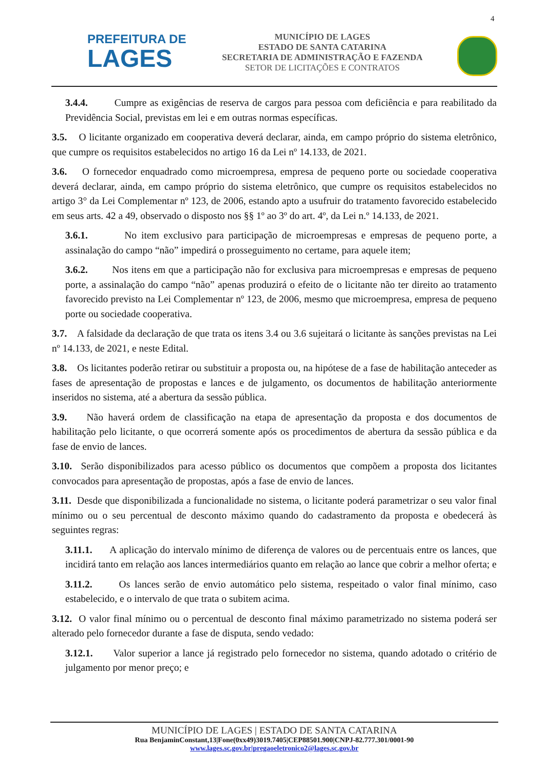4
PREFEITURA DE
LAGES
MUNICÍPIO DE LAGES
ESTADO DE SANTA CATARINA
SECRETARIA DE ADMINISTRAÇÃO E FAZENDA
SETOR DE LICITAÇÕES E CONTRATOS
3.4.4. Cumpre as exigências de reserva de cargos para pessoa com deficiência e para reabilitado da Previdência Social, previstas em lei e em outras normas específicas.
3.5. O licitante organizado em cooperativa deverá declarar, ainda, em campo próprio do sistema eletrônico, que cumpre os requisitos estabelecidos no artigo 16 da Lei nº 14.133, de 2021.
3.6. O fornecedor enquadrado como microempresa, empresa de pequeno porte ou sociedade cooperativa deverá declarar, ainda, em campo próprio do sistema eletrônico, que cumpre os requisitos estabelecidos no artigo 3° da Lei Complementar nº 123, de 2006, estando apto a usufruir do tratamento favorecido estabelecido em seus arts. 42 a 49, observado o disposto nos §§ 1º ao 3º do art. 4º, da Lei n.º 14.133, de 2021.
3.6.1. No item exclusivo para participação de microempresas e empresas de pequeno porte, a assinalação do campo “não” impedirá o prosseguimento no certame, para aquele item;
3.6.2. Nos itens em que a participação não for exclusiva para microempresas e empresas de pequeno porte, a assinalação do campo “não” apenas produzirá o efeito de o licitante não ter direito ao tratamento favorecido previsto na Lei Complementar nº 123, de 2006, mesmo que microempresa, empresa de pequeno porte ou sociedade cooperativa.
3.7. A falsidade da declaração de que trata os itens 3.4 ou 3.6 sujeitará o licitante às sanções previstas na Lei nº 14.133, de 2021, e neste Edital.
3.8. Os licitantes poderão retirar ou substituir a proposta ou, na hipótese de a fase de habilitação anteceder as fases de apresentação de propostas e lances e de julgamento, os documentos de habilitação anteriormente inseridos no sistema, até a abertura da sessão pública.
3.9. Não haverá ordem de classificação na etapa de apresentação da proposta e dos documentos de habilitação pelo licitante, o que ocorrerá somente após os procedimentos de abertura da sessão pública e da fase de envio de lances.
3.10. Serão disponibilizados para acesso público os documentos que compõem a proposta dos licitantes convocados para apresentação de propostas, após a fase de envio de lances.
3.11. Desde que disponibilizada a funcionalidade no sistema, o licitante poderá parametrizar o seu valor final mínimo ou o seu percentual de desconto máximo quando do cadastramento da proposta e obedecerá às seguintes regras:
3.11.1. A aplicação do intervalo mínimo de diferença de valores ou de percentuais entre os lances, que incidirá tanto em relação aos lances intermediários quanto em relação ao lance que cobrir a melhor oferta; e
3.11.2. Os lances serão de envio automático pelo sistema, respeitado o valor final mínimo, caso estabelecido, e o intervalo de que trata o subitem acima.
3.12. O valor final mínimo ou o percentual de desconto final máximo parametrizado no sistema poderá ser alterado pelo fornecedor durante a fase de disputa, sendo vedado:
3.12.1. Valor superior a lance já registrado pelo fornecedor no sistema, quando adotado o critério de julgamento por menor preço; e
MUNICÍPIO DE LAGES | ESTADO DE SANTA CATARINA
Rua BenjaminConstant,13|Fone(0xx49)3019.7405|CEP88501.900|CNPJ-82.777.301/0001-90
www.lages.sc.gov.br|pregaoeletronico2@lages.sc.gov.br